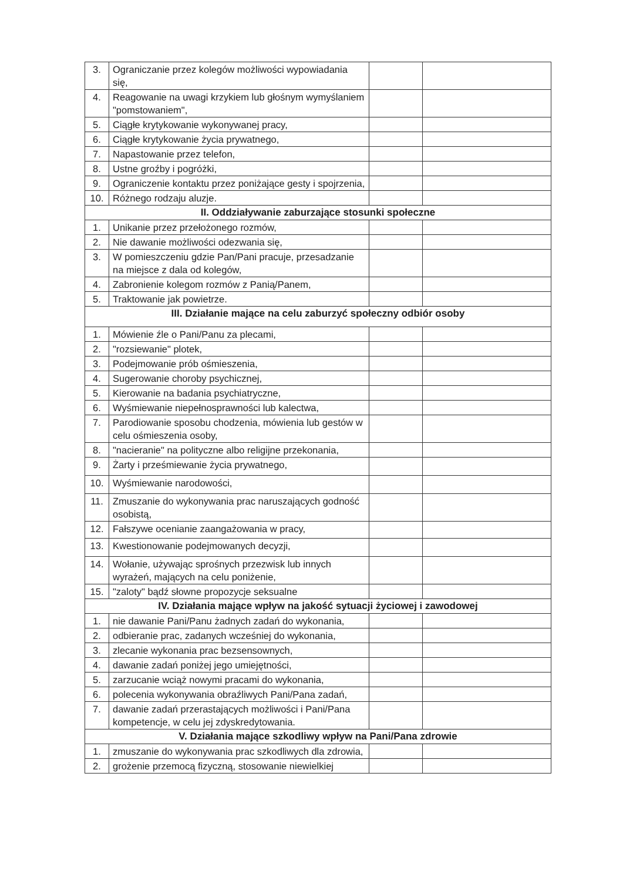| 3. | Ograniczanie przez kolegów możliwości wypowiadania się, | | |
| 4. | Reagowanie na uwagi krzykiem lub głośnym wymyślaniem "pomstowaniem", | | |
| 5. | Ciągłe krytykowanie wykonywanej pracy, | | |
| 6. | Ciągłe krytykowanie życia prywatnego, | | |
| 7. | Napastowanie przez telefon, | | |
| 8. | Ustne groźby i pogróżki, | | |
| 9. | Ograniczenie kontaktu przez poniżające gesty i spojrzenia, | | |
| 10. | Różnego rodzaju aluzje. | | |
| II. Oddziaływanie zaburzające stosunki społeczne | | | |
| 1. | Unikanie przez przełożonego rozmów, | | |
| 2. | Nie dawanie możliwości odezwania się, | | |
| 3. | W pomieszczeniu gdzie Pan/Pani pracuje, przesadzanie na miejsce z dala od kolegów, | | |
| 4. | Zabronienie kolegom rozmów z Panią/Panem, | | |
| 5. | Traktowanie jak powietrze. | | |
| III. Działanie mające na celu zaburzyć społeczny odbiór osoby | | | |
| 1. | Mówienie źle o Pani/Panu za plecami, | | |
| 2. | "rozsiewanie" plotek, | | |
| 3. | Podejmowanie prób ośmieszenia, | | |
| 4. | Sugerowanie choroby psychicznej, | | |
| 5. | Kierowanie na badania psychiatryczne, | | |
| 6. | Wyśmiewanie niepełnosprawności lub kalectwa, | | |
| 7. | Parodiowanie sposobu chodzenia, mówienia lub gestów w celu ośmieszenia osoby, | | |
| 8. | "nacieranie" na polityczne albo religijne przekonania, | | |
| 9. | Żarty i prześmiewanie życia prywatnego, | | |
| 10. | Wyśmiewanie narodowości, | | |
| 11. | Zmuszanie do wykonywania prac naruszających godność osobistą, | | |
| 12. | Fałszywe ocenianie zaangażowania w pracy, | | |
| 13. | Kwestionowanie podejmowanych decyzji, | | |
| 14. | Wołanie, używając sprośnych przezwisk lub innych wyrażeń, mających na celu poniżenie, | | |
| 15. | "zaloty" bądź słowne propozycje seksualne | | |
| IV. Działania mające wpływ na jakość sytuacji życiowej i zawodowej | | | |
| 1. | nie dawanie Pani/Panu żadnych zadań do wykonania, | | |
| 2. | odbieranie prac, zadanych wcześniej do wykonania, | | |
| 3. | zlecanie wykonania prac bezsensownych, | | |
| 4. | dawanie zadań poniżej jego umiejętności, | | |
| 5. | zarzucanie wciąż nowymi pracami do wykonania, | | |
| 6. | polecenia wykonywania obraźliwych Pani/Pana zadań, | | |
| 7. | dawanie zadań przerastających możliwości i Pani/Pana kompetencje, w celu jej zdyskredytowania. | | |
| V. Działania mające szkodliwy wpływ na Pani/Pana zdrowie | | | |
| 1. | zmuszanie do wykonywania prac szkodliwych dla zdrowia, | | |
| 2. | grożenie przemocą fizyczną, stosowanie niewielkiej | | |